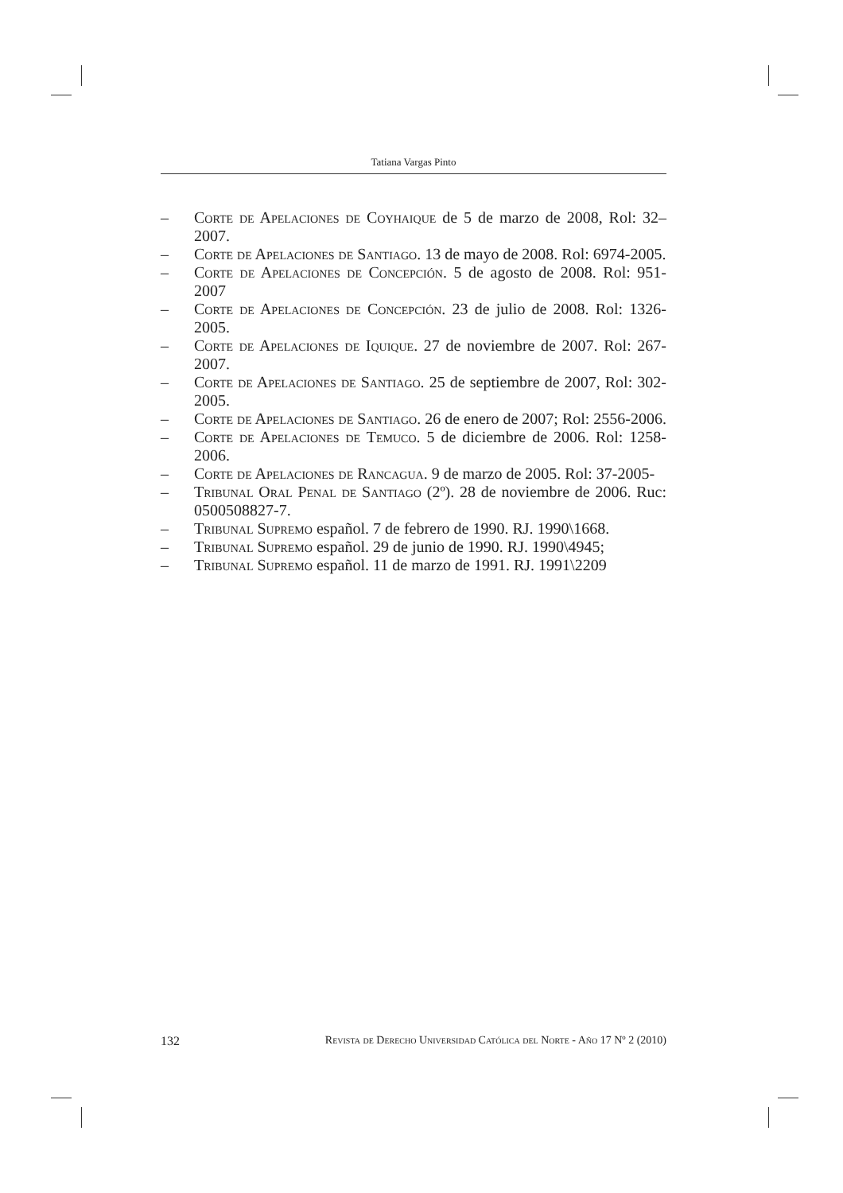Tatiana Vargas Pinto
– Corte de Apelaciones de Coyhaique de 5 de marzo de 2008, Rol: 32–2007.
– Corte de Apelaciones de Santiago. 13 de mayo de 2008. Rol: 6974-2005.
– Corte de Apelaciones de Concepción. 5 de agosto de 2008. Rol: 951-2007
– Corte de Apelaciones de Concepción. 23 de julio de 2008. Rol: 1326-2005.
– Corte de Apelaciones de Iquique. 27 de noviembre de 2007. Rol: 267-2007.
– Corte de Apelaciones de Santiago. 25 de septiembre de 2007, Rol: 302-2005.
– Corte de Apelaciones de Santiago. 26 de enero de 2007; Rol: 2556-2006.
– Corte de Apelaciones de Temuco. 5 de diciembre de 2006. Rol: 1258-2006.
– Corte de Apelaciones de Rancagua. 9 de marzo de 2005. Rol: 37-2005-
– Tribunal Oral Penal de Santiago (2º). 28 de noviembre de 2006. Ruc: 0500508827-7.
– Tribunal Supremo español. 7 de febrero de 1990. RJ. 1990\1668.
– Tribunal Supremo español. 29 de junio de 1990. RJ. 1990\4945;
– Tribunal Supremo español. 11 de marzo de 1991. RJ. 1991\2209
132 Revista de Derecho Universidad Católica del Norte - Año 17 Nº 2 (2010)